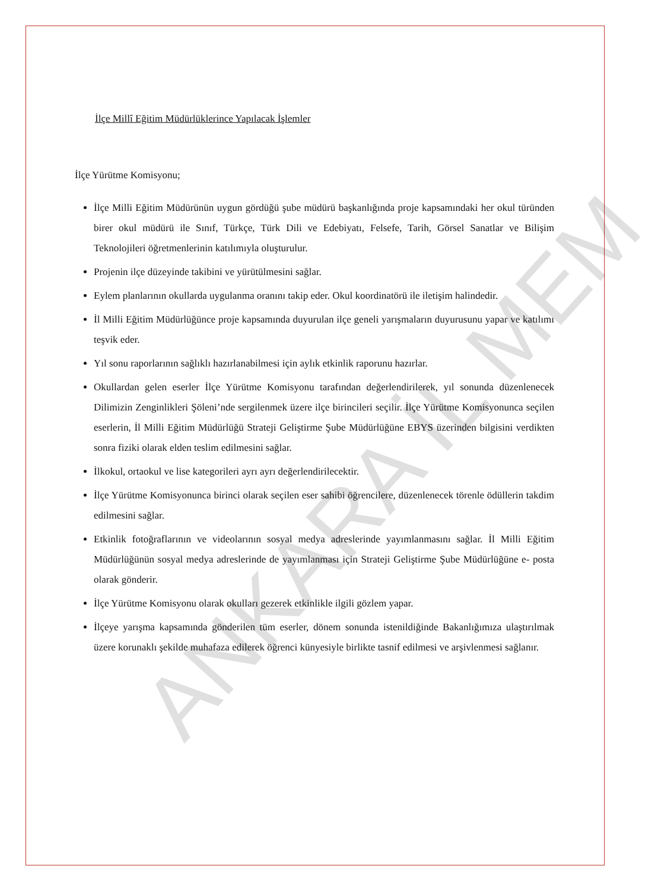ANKARA İL MEM
İlçe Millî Eğitim Müdürlüklerince Yapılacak İşlemler
İlçe Yürütme Komisyonu;
İlçe Milli Eğitim Müdürünün uygun gördüğü şube müdürü başkanlığında proje kapsamındaki her okul türünden birer okul müdürü ile Sınıf, Türkçe, Türk Dili ve Edebiyatı, Felsefe, Tarih, Görsel Sanatlar ve Bilişim Teknolojileri öğretmenlerinin katılımıyla oluşturulur.
Projenin ilçe düzeyinde takibini ve yürütülmesini sağlar.
Eylem planlarının okullarda uygulanma oranını takip eder. Okul koordinatörü ile iletişim halindedir.
İl Milli Eğitim Müdürlüğünce proje kapsamında duyurulan ilçe geneli yarışmaların duyurusunu yapar ve katılımı teşvik eder.
Yıl sonu raporlarının sağlıklı hazırlanabilmesi için aylık etkinlik raporunu hazırlar.
Okullardan gelen eserler İlçe Yürütme Komisyonu tarafından değerlendirilerek, yıl sonunda düzenlenecek Dilimizin Zenginlikleri Şöleni’nde sergilenmek üzere ilçe birincileri seçilir. İlçe Yürütme Komisyonunca seçilen eserlerin, İl Milli Eğitim Müdürlüğü Strateji Geliştirme Şube Müdürlüğüne EBYS üzerinden bilgisini verdikten sonra fiziki olarak elden teslim edilmesini sağlar.
İlkokul, ortaokul ve lise kategorileri ayrı ayrı değerlendirilecektir.
İlçe Yürütme Komisyonunca birinci olarak seçilen eser sahibi öğrencilere, düzenlenecek törenle ödüllerin takdim edilmesini sağlar.
Etkinlik fotoğraflarının ve videolarının sosyal medya adreslerinde yayımlanmasını sağlar. İl Milli Eğitim Müdürlüğünün sosyal medya adreslerinde de yayımlanması için Strateji Geliştirme Şube Müdürlüğüne e- posta olarak gönderir.
İlçe Yürütme Komisyonu olarak okulları gezerek etkinlikle ilgili gözlem yapar.
İlçeye yarışma kapsamında gönderilen tüm eserler, dönem sonunda istenildiğinde Bakanlığımıza ulaştırılmak üzere korunaklı şekilde muhafaza edilerek öğrenci künyesiyle birlikte tasnif edilmesi ve arşivlenmesi sağlanır.